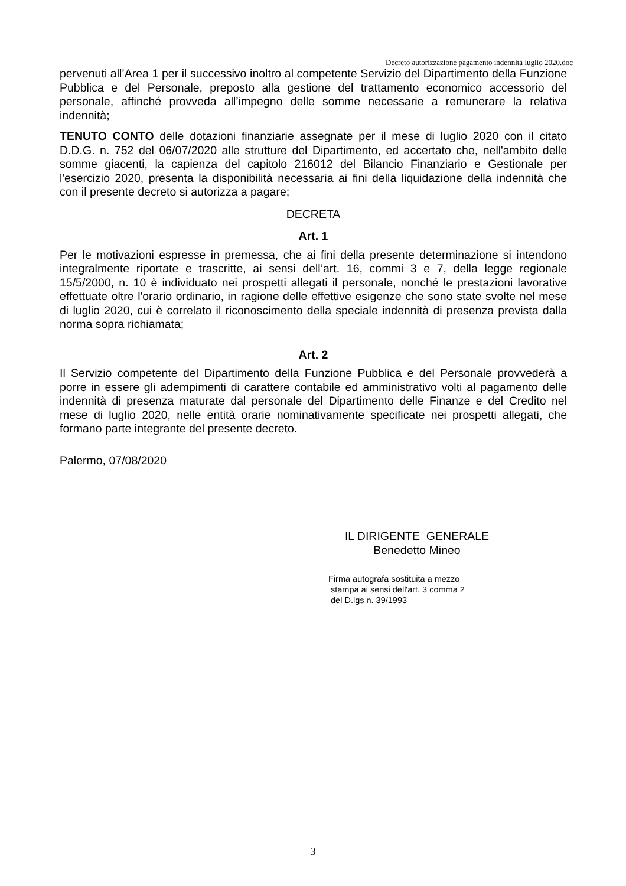Decreto autorizzazione pagamento indennità luglio 2020.doc
pervenuti all’Area 1 per il successivo inoltro al competente Servizio del Dipartimento della Funzione Pubblica e del Personale, preposto alla gestione del trattamento economico accessorio del personale, affinché provveda all’impegno delle somme necessarie a remunerare la relativa indennità;
TENUTO CONTO delle dotazioni finanziarie assegnate per il mese di luglio 2020 con il citato D.D.G. n. 752 del 06/07/2020 alle strutture del Dipartimento, ed accertato che, nell'ambito delle somme giacenti, la capienza del capitolo 216012 del Bilancio Finanziario e Gestionale per l'esercizio 2020, presenta la disponibilità necessaria ai fini della liquidazione della indennità che con il presente decreto si autorizza a pagare;
DECRETA
Art. 1
Per le motivazioni espresse in premessa, che ai fini della presente determinazione si intendono integralmente riportate e trascritte, ai sensi dell’art. 16, commi 3 e 7, della legge regionale 15/5/2000, n. 10 è individuato nei prospetti allegati il personale, nonché le prestazioni lavorative effettuate oltre l'orario ordinario, in ragione delle effettive esigenze che sono state svolte nel mese di luglio 2020, cui è correlato il riconoscimento della speciale indennità di presenza prevista dalla norma sopra richiamata;
Art. 2
Il Servizio competente del Dipartimento della Funzione Pubblica e del Personale provvederà a porre in essere gli adempimenti di carattere contabile ed amministrativo volti al pagamento delle indennità di presenza maturate dal personale del Dipartimento delle Finanze e del Credito nel mese di luglio 2020, nelle entità orarie nominativamente specificate nei prospetti allegati, che formano parte integrante del presente decreto.
Palermo, 07/08/2020
IL DIRIGENTE GENERALE
Benedetto Mineo
Firma autografa sostituita a mezzo
stampa ai sensi dell'art. 3 comma 2
del D.lgs n. 39/1993
3